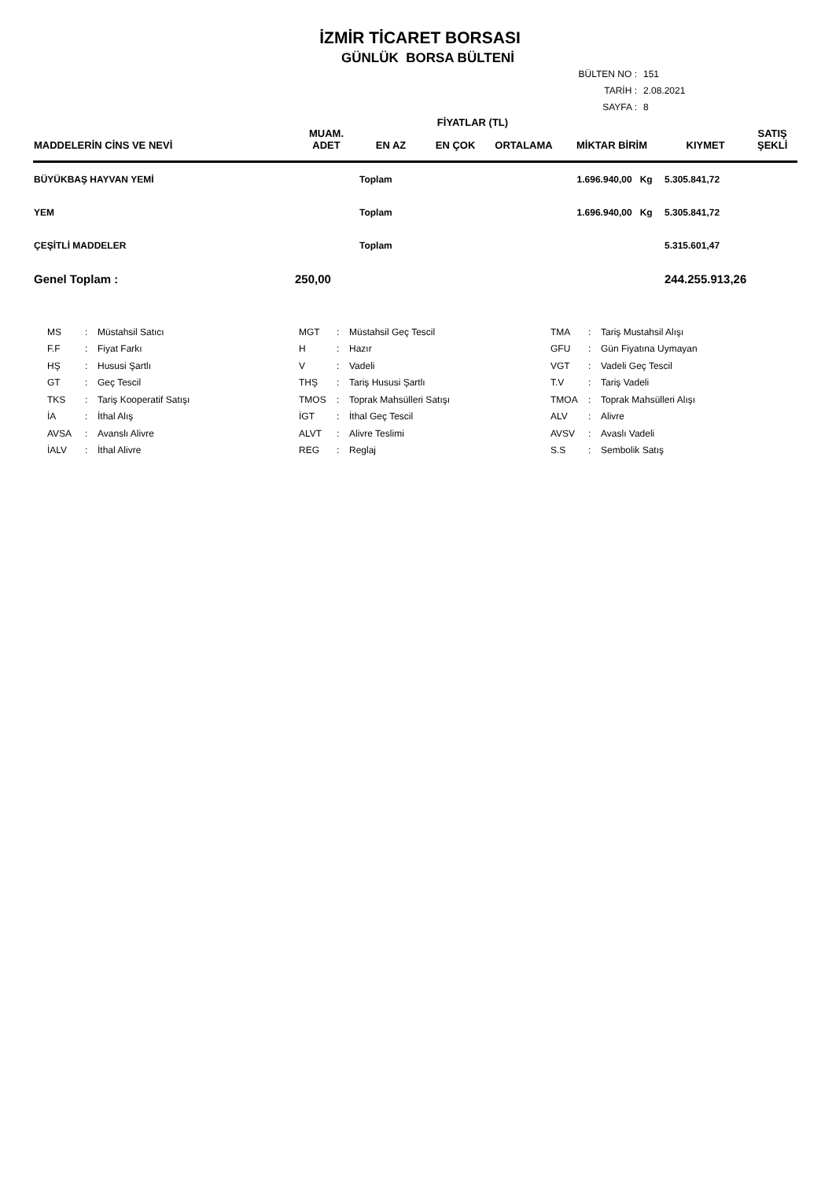İZMİR TİCARET BORSASI
GÜNLÜK BORSA BÜLTENİ
BÜLTEN NO : 151
TARİH : 2.08.2021
SAYFA : 8
| MADDELERİN CİNS VE NEVİ | MUAM. ADET | EN AZ | EN ÇOK | FİYATLAR (TL) ORTALAMA | MİKTAR BİRİM | KIYMET | SATIŞ ŞEKLİ |
| --- | --- | --- | --- | --- | --- | --- | --- |
| BÜYÜKBAŞ HAYVAN YEMİ | | Toplam | | | 1.696.940,00 Kg | 5.305.841,72 | |
| YEM | | Toplam | | | 1.696.940,00 Kg | 5.305.841,72 | |
| ÇEŞİTLİ MADDELER | | Toplam | | | | 5.315.601,47 | |
| Genel Toplam : | 250,00 | | | | | 244.255.913,26 | |
| MS | : | Müstahsil Satıcı | MGT | : | Müstahsil Geç Tescil | TMA | : | Tariş Mustahsil Alışı |
| F.F | : | Fiyat Farkı | H | : | Hazır | GFU | : | Gün Fiyatına Uymayan |
| HŞ | : | Hususi Şartlı | V | : | Vadeli | VGT | : | Vadeli Geç Tescil |
| GT | : | Geç Tescil | THŞ | : | Tariş Hususi Şartlı | T.V | : | Tariş Vadeli |
| TKS | : | Tariş Kooperatif Satışı | TMOS | : | Toprak Mahsülleri Satışı | TMOA | : | Toprak Mahsülleri Alışı |
| İA | : | İthal Alış | İGT | : | İthal Geç Tescil | ALV | : | Alivre |
| AVSA | : | Avanslı Alivre | ALVT | : | Alivre Teslimi | AVSV | : | Avaslı Vadeli |
| İALV | : | İthal Alivre | REG | : | Reglaj | S.S | : | Sembolik Satış |